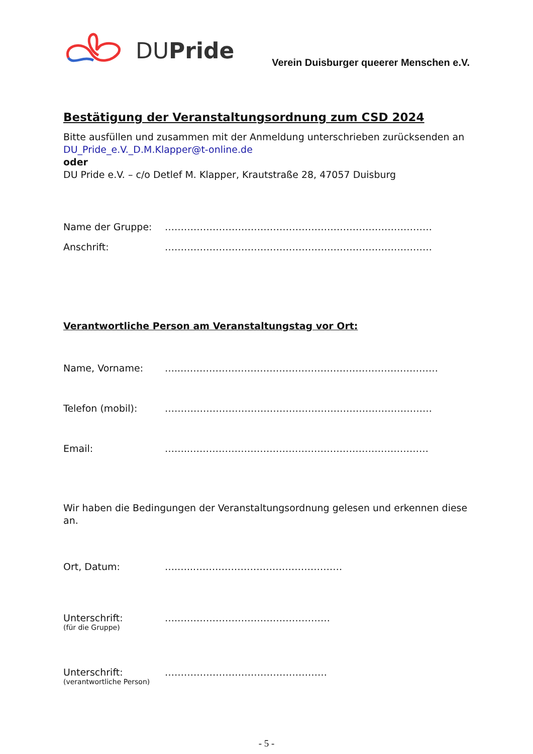DUPride
Verein Duisburger queerer Menschen e.V.
Bestätigung der Veranstaltungsordnung zum CSD 2024
Bitte ausfüllen und zusammen mit der Anmeldung unterschrieben zurücksenden an DU_Pride_e.V._D.M.Klapper@t-online.de
oder
DU Pride e.V. – c/o Detlef M. Klapper, Krautstraße 28, 47057 Duisburg
Name der Gruppe: …………………………………………………………………………
Anschrift: …………………………………………………………………………
Verantwortliche Person am Veranstaltungstag vor Ort:
Name, Vorname: …..………………………………………………………………………
Telefon (mobil): …………………………………………………………………………
Email: ……..…………………………………………………………………
Wir haben die Bedingungen der Veranstaltungsordnung gelesen und erkennen diese an.
Ort, Datum: ….…...…….…………………………………
Unterschrift:
(für die Gruppe) ….…………………………………………
Unterschrift:
(verantwortliche Person) ……………………………………………
- 5 -